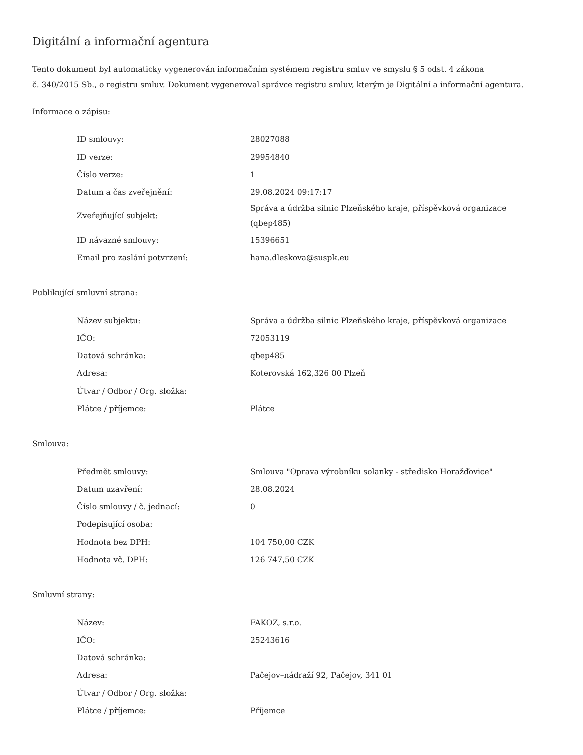Digitální a informační agentura
Tento dokument byl automaticky vygenerován informačním systémem registru smluv ve smyslu § 5 odst. 4 zákona
č. 340/2015 Sb., o registru smluv. Dokument vygeneroval správce registru smluv, kterým je Digitální a informační agentura.
Informace o zápisu:
| ID smlouvy: | 28027088 |
| ID verze: | 29954840 |
| Číslo verze: | 1 |
| Datum a čas zveřejnění: | 29.08.2024 09:17:17 |
| Zveřejňující subjekt: | Správa a údržba silnic Plzeňského kraje, příspěvková organizace (qbep485) |
| ID návazné smlouvy: | 15396651 |
| Email pro zaslání potvrzení: | hana.dleskova@suspk.eu |
Publikující smluvní strana:
| Název subjektu: | Správa a údržba silnic Plzeňského kraje, příspěvková organizace |
| IČO: | 72053119 |
| Datová schránka: | qbep485 |
| Adresa: | Koterovská 162,326 00 Plzeň |
| Útvar / Odbor / Org. složka: | |
| Plátce / příjemce: | Plátce |
Smlouva:
| Předmět smlouvy: | Smlouva "Oprava výrobníku solanky - středisko Horažďovice" |
| Datum uzavření: | 28.08.2024 |
| Číslo smlouvy / č. jednací: | 0 |
| Podepisující osoba: | |
| Hodnota bez DPH: | 104 750,00 CZK |
| Hodnota vč. DPH: | 126 747,50 CZK |
Smluvní strany:
| Název: | FAKOZ, s.r.o. |
| IČO: | 25243616 |
| Datová schránka: | |
| Adresa: | Pačejov–nádraží 92, Pačejov, 341 01 |
| Útvar / Odbor / Org. složka: | |
| Plátce / příjemce: | Příjemce |